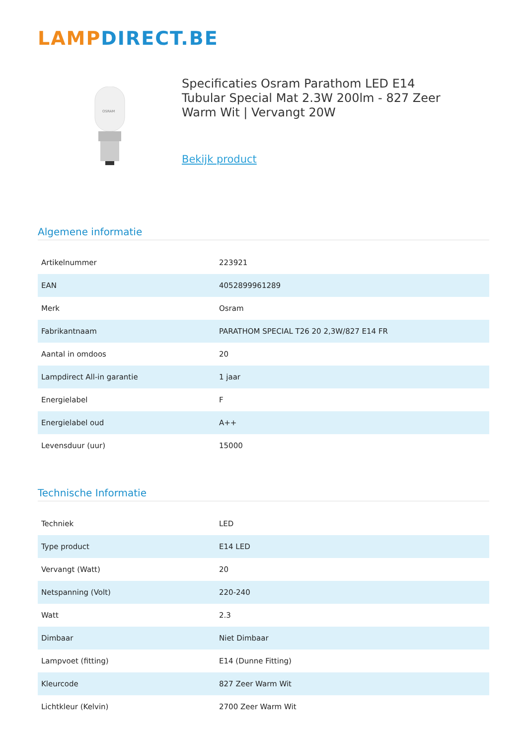LAMP DIRECT.BE
OSRAM
Specificaties Osram Parathom LED E14 Tubular Special Mat 2.3W 200lm - 827 Zeer Warm Wit | Vervangt 20W
Bekijk product
Algemene informatie
| Artikelnummer | 223921 |
| EAN | 4052899961289 |
| Merk | Osram |
| Fabrikantnaam | PARATHOM SPECIAL T26 20 2,3W/827 E14 FR |
| Aantal in omdoos | 20 |
| Lampdirect All-in garantie | 1 jaar |
| Energielabel | F |
| Energielabel oud | A++ |
| Levensduur (uur) | 15000 |
Technische Informatie
| Techniek | LED |
| Type product | E14 LED |
| Vervangt (Watt) | 20 |
| Netspanning (Volt) | 220-240 |
| Watt | 2.3 |
| Dimbaar | Niet Dimbaar |
| Lampvoet (fitting) | E14 (Dunne Fitting) |
| Kleurcode | 827 Zeer Warm Wit |
| Lichtkleur (Kelvin) | 2700 Zeer Warm Wit |